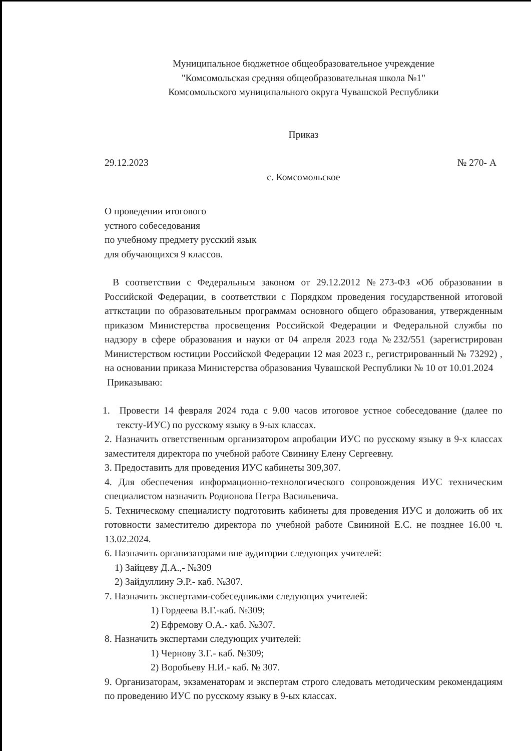Муниципальное бюджетное общеобразовательное учреждение
"Комсомольская средняя общеобразовательная школа №1"
Комсомольского муниципального округа Чувашской Республики
Приказ
29.12.2023 № 270- А
с. Комсомольское
О проведении итогового
устного собеседования
по учебному предмету русский язык
для обучающихся 9 классов.
В соответствии с Федеральным законом от 29.12.2012 №273-ФЗ «Об образовании в Российской Федерации, в соответствии с Порядком проведения государственной итоговой атткстации по образовательным программам основного общего образования, утвержденным приказом Министерства просвещения Российской Федерации и Федеральной службы по надзору в сфере образования и науки от 04 апреля 2023 года №232/551 (зарегистрирован Министерством юстиции Российской Федерации 12 мая 2023 г., регистрированный № 73292) , на основании приказа Министерства образования Чувашской Республики № 10 от 10.01.2024
Приказываю:
1. Провести 14 февраля 2024 года с 9.00 часов итоговое устное собеседование (далее по тексту-ИУС) по русскому языку в 9-ых классах.
2. Назначить ответственным организатором апробации ИУС по русскому языку в 9-х классах заместителя директора по учебной работе Свинину Елену Сергеевну.
3. Предоставить для проведения ИУС кабинеты 309,307.
4. Для обеспечения информационно-технологического сопровождения ИУС техническим специалистом назначить Родионова Петра Васильевича.
5. Техническому специалисту подготовить кабинеты для проведения ИУС и доложить об их готовности заместителю директора по учебной работе Свининой Е.С. не позднее 16.00 ч. 13.02.2024.
6. Назначить организаторами вне аудитории следующих учителей:
1) Зайцеву Д.А.,- №309
2) Зайдуллину Э.Р.- каб. №307.
7. Назначить экспертами-собеседниками следующих учителей:
1) Гордеева В.Г.-каб. №309;
2) Ефремову О.А.- каб. №307.
8. Назначить экспертами следующих учителей:
1) Чернову З.Г.- каб. №309;
2) Воробьеву Н.И.- каб. № 307.
9. Организаторам, экзаменаторам и экспертам строго следовать методическим рекомендациям по проведению ИУС по русскому языку в 9-ых классах.